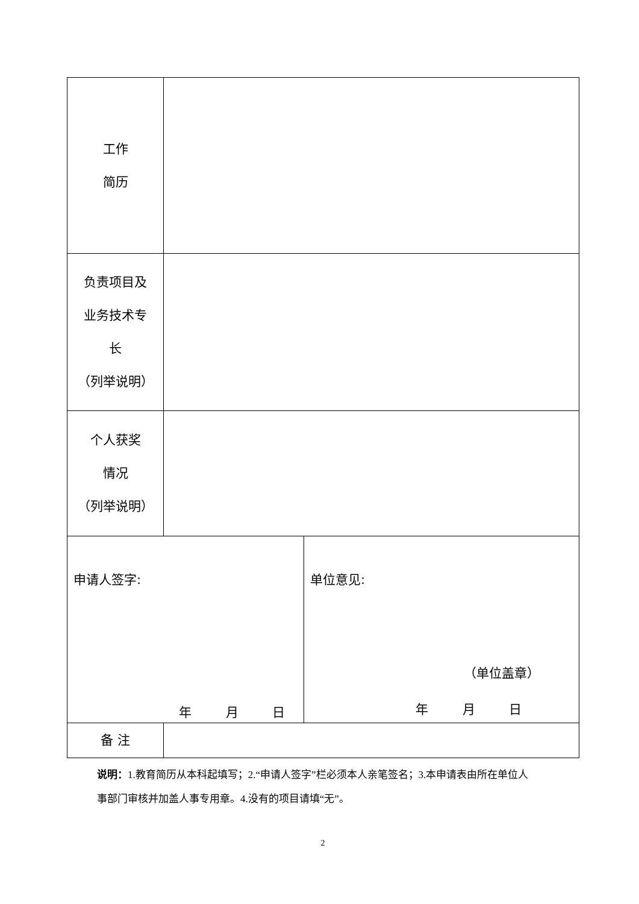| 工作 简历 | | |
| 负责项目及 业务技术专 长 （列举说明） | | |
| 个人获奖 情况 （列举说明） | | |
| 申请人签字: 年 月 日 | | 单位意见: （单位盖章） 年 月 日 |
| 备 注 | | |
说明：1.教育简历从本科起填写；2.“申请人签字”栏必须本人亲笔签名；3.本申请表由所在单位人事部门审核并加盖人事专用章。4.没有的项目请填“无”。
2